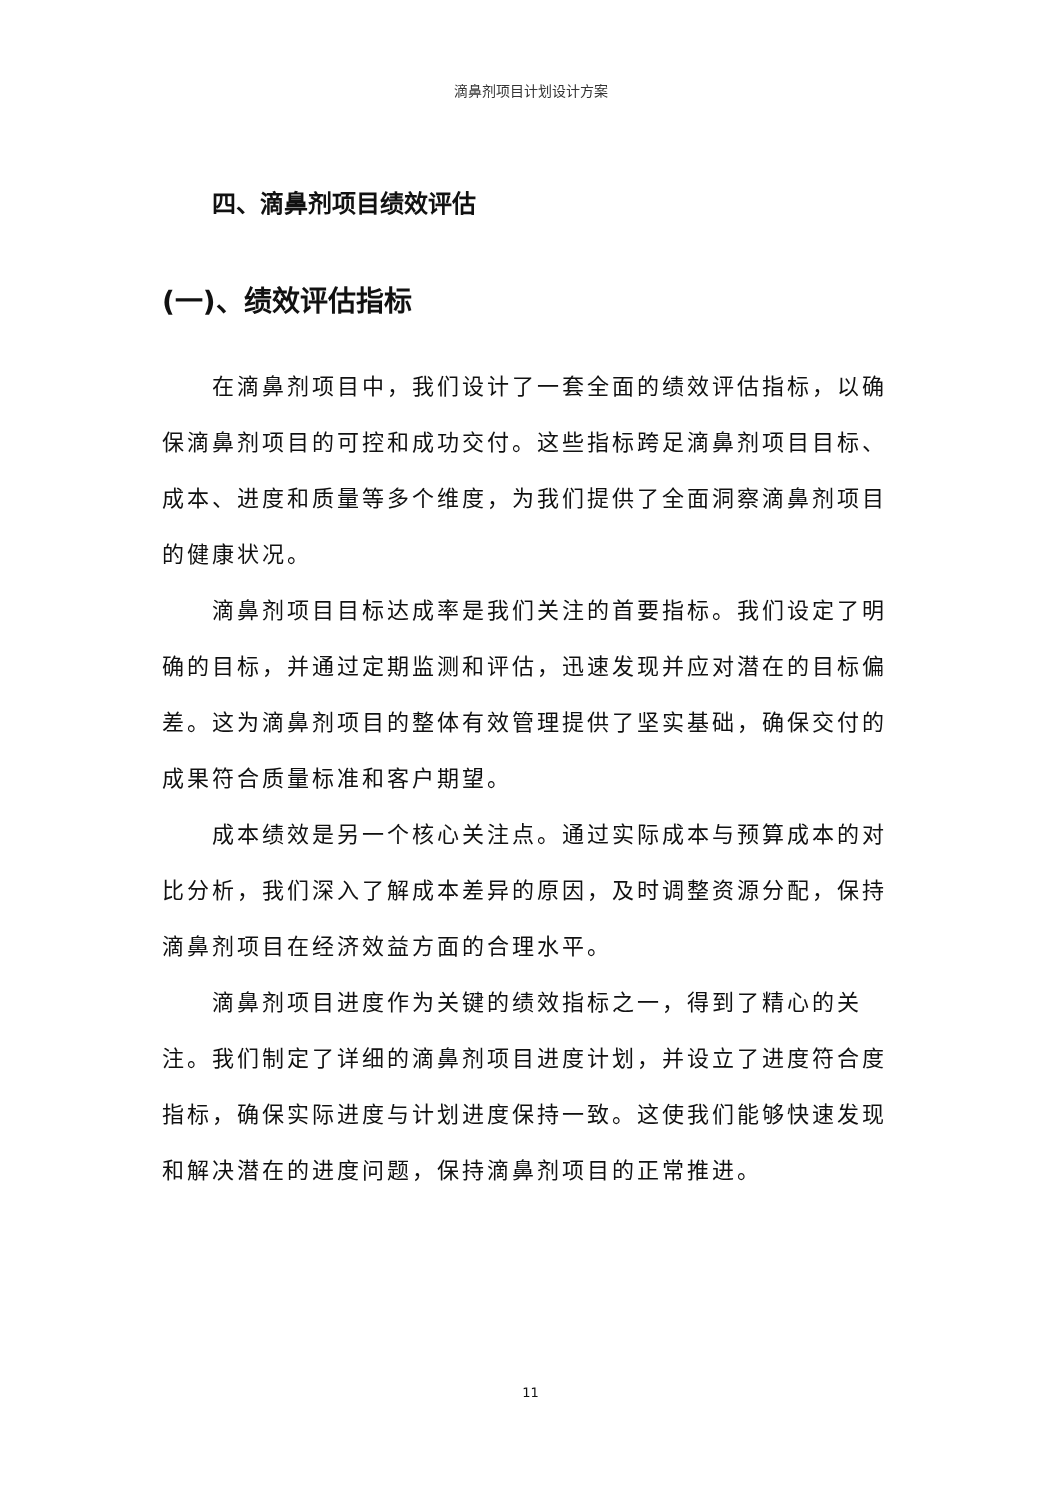滴鼻剂项目计划设计方案
四、滴鼻剂项目绩效评估
(一)、绩效评估指标
在滴鼻剂项目中，我们设计了一套全面的绩效评估指标，以确保滴鼻剂项目的可控和成功交付。这些指标跨足滴鼻剂项目目标、成本、进度和质量等多个维度，为我们提供了全面洞察滴鼻剂项目的健康状况。
滴鼻剂项目目标达成率是我们关注的首要指标。我们设定了明确的目标，并通过定期监测和评估，迅速发现并应对潜在的目标偏差。这为滴鼻剂项目的整体有效管理提供了坚实基础，确保交付的成果符合质量标准和客户期望。
成本绩效是另一个核心关注点。通过实际成本与预算成本的对比分析，我们深入了解成本差异的原因，及时调整资源分配，保持滴鼻剂项目在经济效益方面的合理水平。
滴鼻剂项目进度作为关键的绩效指标之一，得到了精心的关注。我们制定了详细的滴鼻剂项目进度计划，并设立了进度符合度指标，确保实际进度与计划进度保持一致。这使我们能够快速发现和解决潜在的进度问题，保持滴鼻剂项目的正常推进。
11